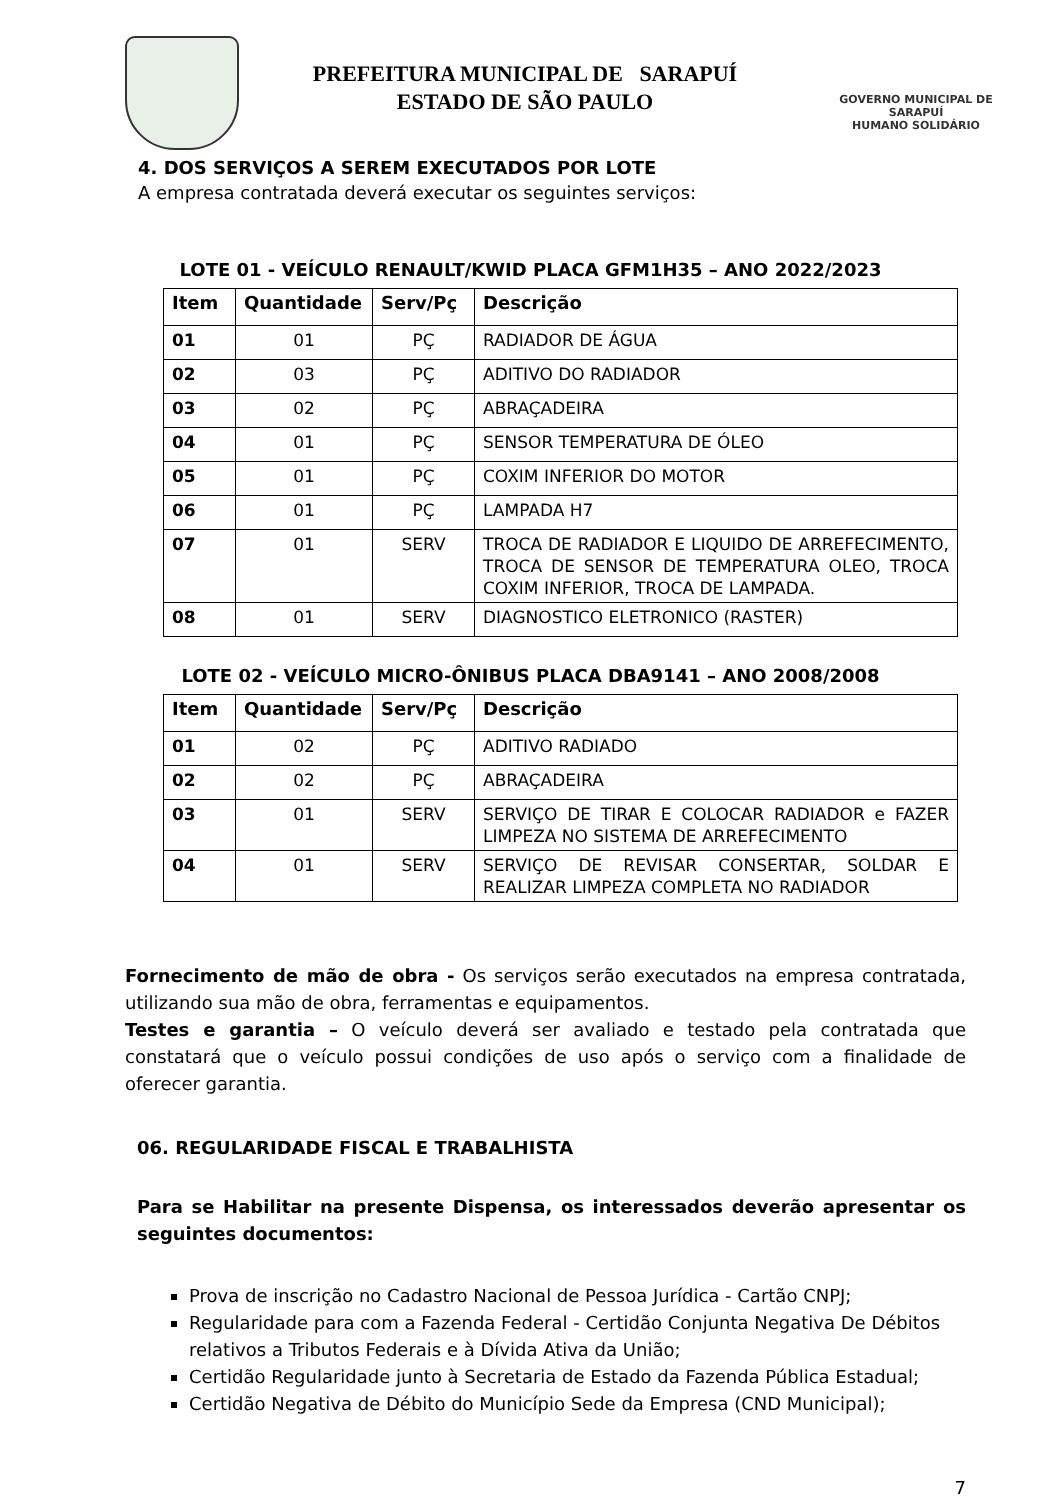PREFEITURA MUNICIPAL DE SARAPUÍ
ESTADO DE SÃO PAULO
GOVERNO MUNICIPAL DE SARAPUÍ
HUMANO SOLIDÁRIO
4. DOS SERVIÇOS A SEREM EXECUTADOS POR LOTE
A empresa contratada deverá executar os seguintes serviços:
LOTE 01 - VEÍCULO RENAULT/KWID PLACA GFM1H35 – ANO 2022/2023
| Item | Quantidade | Serv/Pç | Descrição |
| --- | --- | --- | --- |
| 01 | 01 | PÇ | RADIADOR DE ÁGUA |
| 02 | 03 | PÇ | ADITIVO DO RADIADOR |
| 03 | 02 | PÇ | ABRAÇADEIRA |
| 04 | 01 | PÇ | SENSOR TEMPERATURA DE ÓLEO |
| 05 | 01 | PÇ | COXIM INFERIOR DO MOTOR |
| 06 | 01 | PÇ | LAMPADA H7 |
| 07 | 01 | SERV | TROCA DE RADIADOR E LIQUIDO DE ARREFECIMENTO, TROCA DE SENSOR DE TEMPERATURA OLEO, TROCA COXIM INFERIOR, TROCA DE LAMPADA. |
| 08 | 01 | SERV | DIAGNOSTICO ELETRONICO (RASTER) |
LOTE 02 - VEÍCULO MICRO-ÔNIBUS PLACA DBA9141 – ANO 2008/2008
| Item | Quantidade | Serv/Pç | Descrição |
| --- | --- | --- | --- |
| 01 | 02 | PÇ | ADITIVO RADIADO |
| 02 | 02 | PÇ | ABRAÇADEIRA |
| 03 | 01 | SERV | SERVIÇO DE TIRAR E COLOCAR RADIADOR e FAZER LIMPEZA NO SISTEMA DE ARREFECIMENTO |
| 04 | 01 | SERV | SERVIÇO DE REVISAR CONSERTAR, SOLDAR E REALIZAR LIMPEZA COMPLETA NO RADIADOR |
Fornecimento de mão de obra - Os serviços serão executados na empresa contratada, utilizando sua mão de obra, ferramentas e equipamentos.
Testes e garantia – O veículo deverá ser avaliado e testado pela contratada que constatará que o veículo possui condições de uso após o serviço com a finalidade de oferecer garantia.
06. REGULARIDADE FISCAL E TRABALHISTA
Para se Habilitar na presente Dispensa, os interessados deverão apresentar os seguintes documentos:
Prova de inscrição no Cadastro Nacional de Pessoa Jurídica - Cartão CNPJ;
Regularidade para com a Fazenda Federal - Certidão Conjunta Negativa De Débitos relativos a Tributos Federais e à Dívida Ativa da União;
Certidão Regularidade junto à Secretaria de Estado da Fazenda Pública Estadual;
Certidão Negativa de Débito do Município Sede da Empresa (CND Municipal);
7